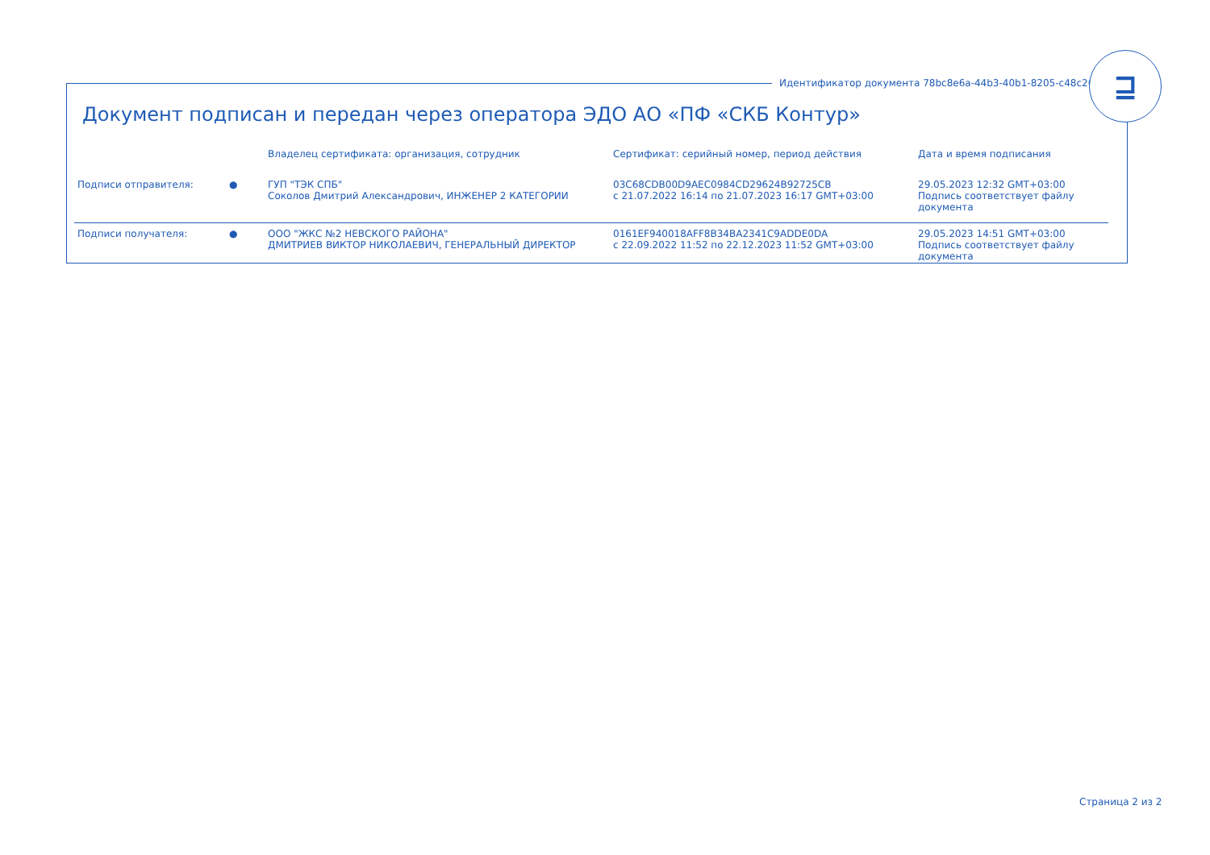Идентификатор документа 78bc8e6a-44b3-40b1-8205-c48c2614968e
⊒
Документ подписан и передан через оператора ЭДО АО «ПФ «СКБ Контур»
| | | Владелец сертификата: организация, сотрудник | Сертификат: серийный номер, период действия | Дата и время подписания |
| --- | --- | --- | --- | --- |
| Подписи отправителя: | ● | ГУП "ТЭК СПБ" Соколов Дмитрий Александрович, ИНЖЕНЕР 2 КАТЕГОРИИ | 03C68CDB00D9AEC0984CD29624B92725CB с 21.07.2022 16:14 по 21.07.2023 16:17 GMT+03:00 | 29.05.2023 12:32 GMT+03:00 Подпись соответствует файлу документа |
| Подписи получателя: | ● | ООО "ЖКС №2 НЕВСКОГО РАЙОНА" ДМИТРИЕВ ВИКТОР НИКОЛАЕВИЧ, ГЕНЕРАЛЬНЫЙ ДИРЕКТОР | 0161EF940018AFF8B34BA2341C9ADDE0DA с 22.09.2022 11:52 по 22.12.2023 11:52 GMT+03:00 | 29.05.2023 14:51 GMT+03:00 Подпись соответствует файлу документа |
Страница 2 из 2